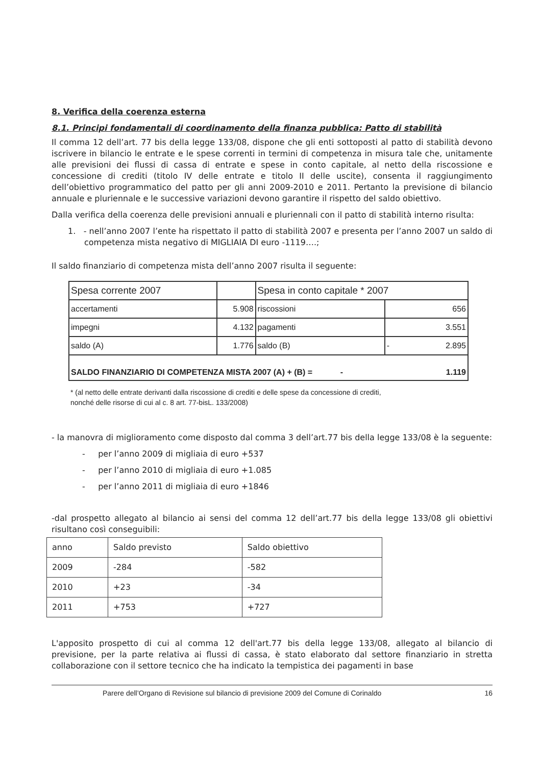8. Verifica della coerenza esterna
8.1. Principi fondamentali di coordinamento della finanza pubblica: Patto di stabilità
Il comma 12 dell’art. 77 bis della legge 133/08, dispone che gli enti sottoposti al patto di stabilità devono iscrivere in bilancio le entrate e le spese correnti in termini di competenza in misura tale che, unitamente alle previsioni dei flussi di cassa di entrate e spese in conto capitale, al netto della riscossione e concessione di crediti (titolo IV delle entrate e titolo II delle uscite), consenta il raggiungimento dell’obiettivo programmatico del patto per gli anni 2009-2010 e 2011. Pertanto la previsione di bilancio annuale e pluriennale e le successive variazioni devono garantire il rispetto del saldo obiettivo.
Dalla verifica della coerenza delle previsioni annuali e pluriennali con il patto di stabilità interno risulta:
1. - nell’anno 2007 l’ente ha rispettato il patto di stabilità 2007 e presenta per l’anno 2007 un saldo di competenza mista negativo di MIGLIAIA DI euro -1119….;
Il saldo finanziario di competenza mista dell’anno 2007 risulta il seguente:
| Spesa corrente 2007 | | Spesa in conto capitale * 2007 | |
| accertamenti | 5.908 | riscossioni | 656 |
| impegni | 4.132 | pagamenti | 3.551 |
| saldo (A) | 1.776 | saldo (B) | - 2.895 |
| SALDO FINANZIARIO DI COMPETENZA MISTA 2007 (A) + (B) = - 1.119 | | | |
* (al netto delle entrate derivanti dalla riscossione di crediti e delle spese da concessione di crediti,
nonché delle risorse di cui al c. 8 art. 77-bisL. 133/2008)
- la manovra di miglioramento come disposto dal comma 3 dell’art.77 bis della legge 133/08 è la seguente:
- per l’anno 2009 di migliaia di euro +537
- per l’anno 2010 di migliaia di euro +1.085
- per l’anno 2011 di migliaia di euro +1846
-dal prospetto allegato al bilancio ai sensi del comma 12 dell’art.77 bis della legge 133/08 gli obiettivi risultano così conseguibili:
| anno | Saldo previsto | Saldo obiettivo |
| 2009 | -284 | -582 |
| 2010 | +23 | -34 |
| 2011 | +753 | +727 |
L'apposito prospetto di cui al comma 12 dell'art.77 bis della legge 133/08, allegato al bilancio di previsione, per la parte relativa ai flussi di cassa, è stato elaborato dal settore finanziario in stretta collaborazione con il settore tecnico che ha indicato la tempistica dei pagamenti in base
Parere dell’Organo di Revisione sul bilancio di previsione 2009 del Comune di Corinaldo 16